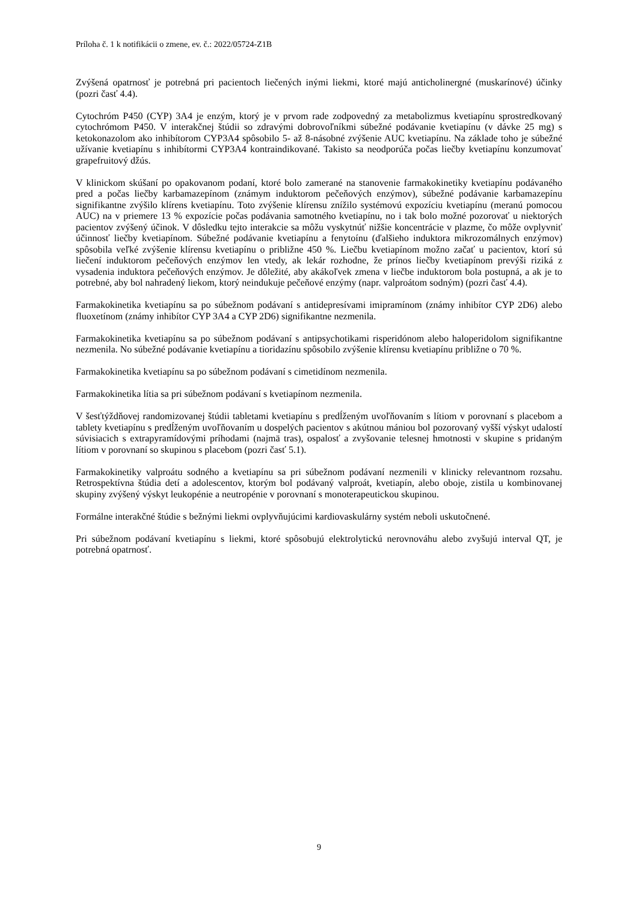Príloha č. 1 k notifikácii o zmene, ev. č.: 2022/05724-Z1B
Zvýšená opatrnosť je potrebná pri pacientoch liečených inými liekmi, ktoré majú anticholinergné (muskarínové) účinky (pozri časť 4.4).
Cytochróm P450 (CYP) 3A4 je enzým, ktorý je v prvom rade zodpovedný za metabolizmus kvetiapínu sprostredkovaný cytochrómom P450. V interakčnej štúdii so zdravými dobrovoľníkmi súbežné podávanie kvetiapínu (v dávke 25 mg) s ketokonazolom ako inhibítorom CYP3A4 spôsobilo 5- až 8-násobné zvýšenie AUC kvetiapínu. Na základe toho je súbežné užívanie kvetiapínu s inhibítormi CYP3A4 kontraindikované. Takisto sa neodporúča počas liečby kvetiapínu konzumovať grapefruitový džús.
V klinickom skúšaní po opakovanom podaní, ktoré bolo zamerané na stanovenie farmakokinetiky kvetiapínu podávaného pred a počas liečby karbamazepínom (známym induktorom pečeňových enzýmov), súbežné podávanie karbamazepínu signifikantne zvýšilo klírens kvetiapínu. Toto zvýšenie klírensu znížilo systémovú expozíciu kvetiapínu (meranú pomocou AUC) na v priemere 13 % expozície počas podávania samotného kvetiapínu, no i tak bolo možné pozorovať u niektorých pacientov zvýšený účinok. V dôsledku tejto interakcie sa môžu vyskytnúť nižšie koncentrácie v plazme, čo môže ovplyvniť účinnosť liečby kvetiapínom. Súbežné podávanie kvetiapínu a fenytoínu (ďalšieho induktora mikrozomálnych enzýmov) spôsobila veľké zvýšenie klírensu kvetiapínu o približne 450 %. Liečbu kvetiapínom možno začať u pacientov, ktorí sú liečení induktorom pečeňových enzýmov len vtedy, ak lekár rozhodne, že prínos liečby kvetiapínom prevýši riziká z vysadenia induktora pečeňových enzýmov. Je dôležité, aby akákoľvek zmena v liečbe induktorom bola postupná, a ak je to potrebné, aby bol nahradený liekom, ktorý neindukuje pečeňové enzýmy (napr. valproátom sodným) (pozri časť 4.4).
Farmakokinetika kvetiapínu sa po súbežnom podávaní s antidepresívami imipramínom (známy inhibítor CYP 2D6) alebo fluoxetínom (známy inhibítor CYP 3A4 a CYP 2D6) signifikantne nezmenila.
Farmakokinetika kvetiapínu sa po súbežnom podávaní s antipsychotikami risperidónom alebo haloperidolom signifikantne nezmenila. No súbežné podávanie kvetiapínu a tioridazínu spôsobilo zvýšenie klírensu kvetiapínu približne o 70 %.
Farmakokinetika kvetiapínu sa po súbežnom podávaní s cimetidínom nezmenila.
Farmakokinetika lítia sa pri súbežnom podávaní s kvetiapínom nezmenila.
V šesťtýždňovej randomizovanej štúdii tabletami kvetiapínu s predĺženým uvoľňovaním s lítiom v porovnaní s placebom a tablety kvetiapínu s predĺženým uvoľňovaním u dospelých pacientov s akútnou mániou bol pozorovaný vyšší výskyt udalostí súvisiacich s extrapyramídovými príhodami (najmä tras), ospalosť a zvyšovanie telesnej hmotnosti v skupine s pridaným lítiom v porovnaní so skupinou s placebom (pozri časť 5.1).
Farmakokinetiky valproátu sodného a kvetiapínu sa pri súbežnom podávaní nezmenili v klinicky relevantnom rozsahu. Retrospektívna štúdia detí a adolescentov, ktorým bol podávaný valproát, kvetiapín, alebo oboje, zistila u kombinovanej skupiny zvýšený výskyt leukopénie a neutropénie v porovnaní s monoterapeutickou skupinou.
Formálne interakčné štúdie s bežnými liekmi ovplyvňujúcimi kardiovaskulárny systém neboli uskutočnené.
Pri súbežnom podávaní kvetiapínu s liekmi, ktoré spôsobujú elektrolytickú nerovnováhu alebo zvyšujú interval QT, je potrebná opatrnosť.
9